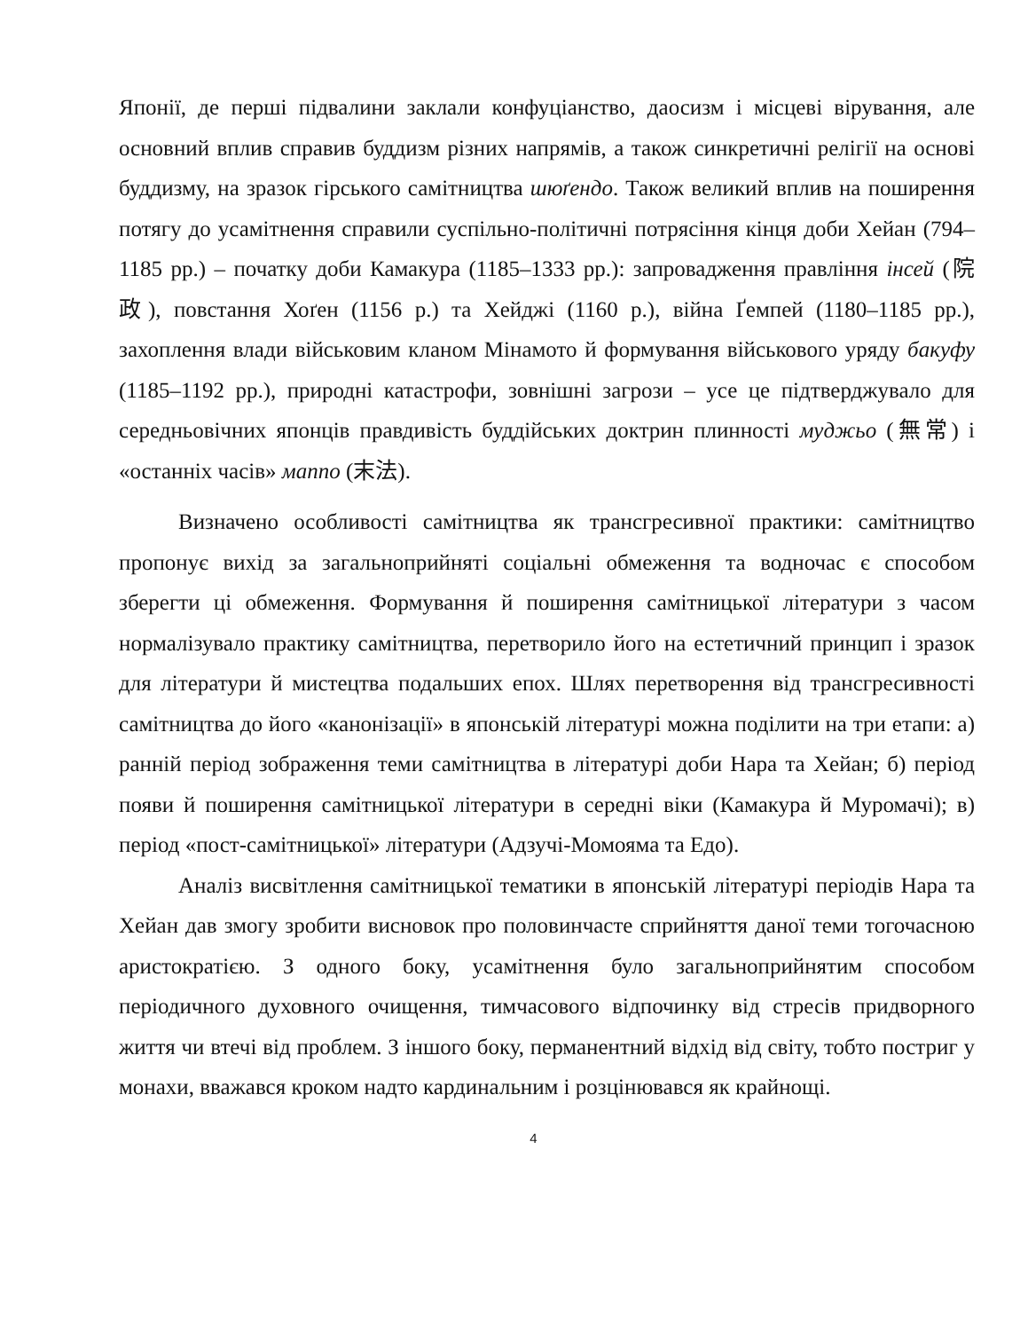Японії, де перші підвалини заклали конфуціанство, даосизм і місцеві вірування, але основний вплив справив буддизм різних напрямів, а також синкретичні релігії на основі буддизму, на зразок гірського самітництва шюґендо. Також великий вплив на поширення потягу до усамітнення справили суспільно-політичні потрясіння кінця доби Хейан (794–1185 рр.) – початку доби Камакура (1185–1333 рр.): запровадження правління інсей (院政), повстання Хоґен (1156 р.) та Хейджі (1160 р.), війна Ґемпей (1180–1185 рр.), захоплення влади військовим кланом Мінамото й формування військового уряду бакуфу (1185–1192 рр.), природні катастрофи, зовнішні загрози – усе це підтверджувало для середньовічних японців правдивість буддійських доктрин плинності муджьо (無常) і «останніх часів» маппо (末法).
Визначено особливості самітництва як трансгресивної практики: самітництво пропонує вихід за загальноприйняті соціальні обмеження та водночас є способом зберегти ці обмеження. Формування й поширення самітницької літератури з часом нормалізувало практику самітництва, перетворило його на естетичний принцип і зразок для літератури й мистецтва подальших епох. Шлях перетворення від трансгресивності самітництва до його «канонізації» в японській літературі можна поділити на три етапи: а) ранній період зображення теми самітництва в літературі доби Нара та Хейан; б) період появи й поширення самітницької літератури в середні віки (Камакура й Муромачі); в) період «пост-самітницької» літератури (Адзучі-Момояма та Едо).
Аналіз висвітлення самітницької тематики в японській літературі періодів Нара та Хейан дав змогу зробити висновок про половинчасте сприйняття даної теми тогочасною аристократією. З одного боку, усамітнення було загальноприйнятим способом періодичного духовного очищення, тимчасового відпочинку від стресів придворного життя чи втечі від проблем. З іншого боку, перманентний відхід від світу, тобто постриг у монахи, вважався кроком надто кардинальним і розцінювався як крайнощі.
4